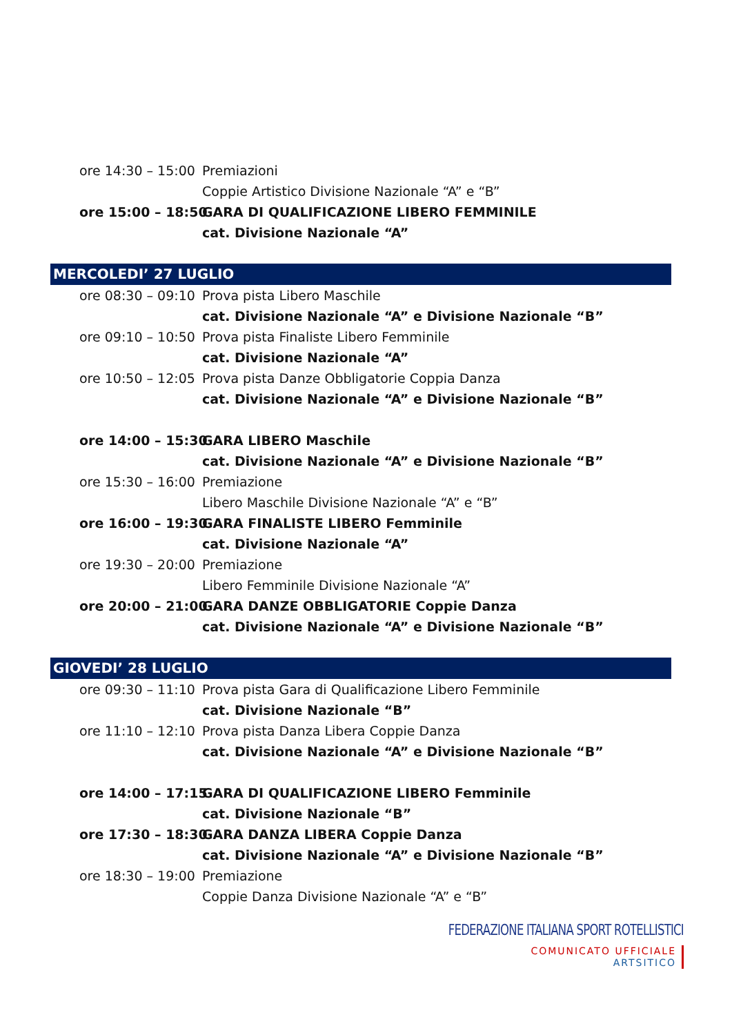ore 14:30 – 15:00 Premiazioni
Coppie Artistico Divisione Nazionale “A” e “B”
ore 15:00 – 18:50 GARA DI QUALIFICAZIONE LIBERO FEMMINILE
cat. Divisione Nazionale “A”
MERCOLEDI’ 27 LUGLIO
ore 08:30 – 09:10 Prova pista Libero Maschile
cat. Divisione Nazionale “A” e Divisione Nazionale “B”
ore 09:10 – 10:50 Prova pista Finaliste Libero Femminile
cat. Divisione Nazionale “A”
ore 10:50 – 12:05 Prova pista Danze Obbligatorie Coppia Danza
cat. Divisione Nazionale “A” e Divisione Nazionale “B”
ore 14:00 – 15:30 GARA LIBERO Maschile
cat. Divisione Nazionale “A” e Divisione Nazionale “B”
ore 15:30 – 16:00 Premiazione
Libero Maschile Divisione Nazionale “A” e “B”
ore 16:00 – 19:30 GARA FINALISTE LIBERO Femminile
cat. Divisione Nazionale “A”
ore 19:30 – 20:00 Premiazione
Libero Femminile Divisione Nazionale “A”
ore 20:00 – 21:00 GARA DANZE OBBLIGATORIE Coppie Danza
cat. Divisione Nazionale “A” e Divisione Nazionale “B”
GIOVEDI’ 28 LUGLIO
ore 09:30 – 11:10 Prova pista Gara di Qualificazione Libero Femminile
cat. Divisione Nazionale “B”
ore 11:10 – 12:10 Prova pista Danza Libera Coppie Danza
cat. Divisione Nazionale “A” e Divisione Nazionale “B”
ore 14:00 – 17:15 GARA DI QUALIFICAZIONE LIBERO Femminile
cat. Divisione Nazionale “B”
ore 17:30 – 18:30 GARA DANZA LIBERA Coppie Danza
cat. Divisione Nazionale “A” e Divisione Nazionale “B”
ore 18:30 – 19:00 Premiazione
Coppie Danza Divisione Nazionale “A” e “B”
FEDERAZIONE ITALIANA SPORT ROTELLISTICI
COMUNICATO UFFICIALE
ARTSITICO